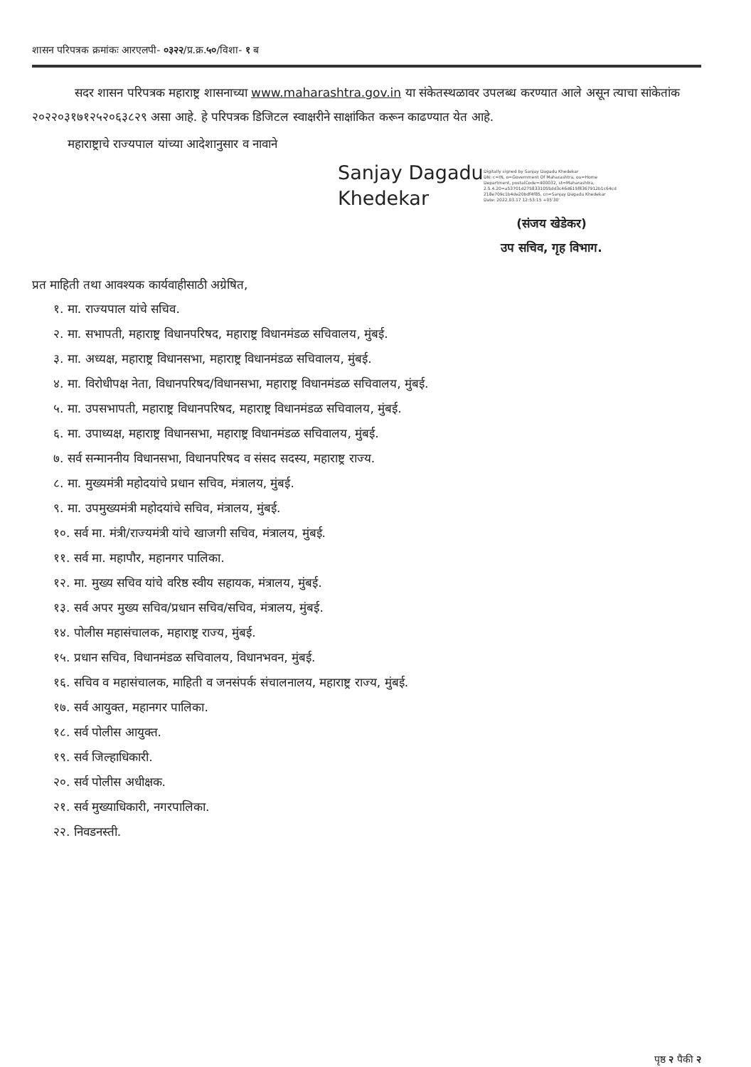शासन परिपत्रक क्रमांकः आरएलपी- ०३२२/प्र.क्र.५०/विशा- १ ब
सदर शासन परिपत्रक महाराष्ट्र शासनाच्या www.maharashtra.gov.in या संकेतस्थळावर उपलब्ध करण्यात आले असून त्याचा सांकेतांक २०२२०३१७१२५२०६३८२९ असा आहे. हे परिपत्रक डिजिटल स्वाक्षरीने साक्षांकित करून काढण्यात येत आहे.
महाराष्ट्राचे राज्यपाल यांच्या आदेशानुसार व नावाने
Sanjay Dagadu Khedekar
Digitally signed by Sanjay Dagadu Khedekar
DN: c=IN, o=Government Of Maharashtra, ou=Home
Department, postalCode=400032, st=Maharashtra,
2.5.4.20=a53701d2758331055dd3c46d615f8367912b1c64cd
218e709c1b4de20bdf4f85, cn=Sanjay Dagadu Khedekar
Date: 2022.03.17 12:53:15 +05'30'
(संजय खेडेकर)
उप सचिव, गृह विभाग.
प्रत माहिती तथा आवश्यक कार्यवाहीसाठी अग्रेषित,
१. मा. राज्यपाल यांचे सचिव.
२. मा. सभापती, महाराष्ट्र विधानपरिषद, महाराष्ट्र विधानमंडळ सचिवालय, मुंबई.
३. मा. अध्यक्ष, महाराष्ट्र विधानसभा, महाराष्ट्र विधानमंडळ सचिवालय, मुंबई.
४. मा. विरोधीपक्ष नेता, विधानपरिषद/विधानसभा, महाराष्ट्र विधानमंडळ सचिवालय, मुंबई.
५. मा. उपसभापती, महाराष्ट्र विधानपरिषद, महाराष्ट्र विधानमंडळ सचिवालय, मुंबई.
६. मा. उपाध्यक्ष, महाराष्ट्र विधानसभा, महाराष्ट्र विधानमंडळ सचिवालय, मुंबई.
७. सर्व सन्माननीय विधानसभा, विधानपरिषद व संसद सदस्य, महाराष्ट्र राज्य.
८. मा. मुख्यमंत्री महोदयांचे प्रधान सचिव, मंत्रालय, मुंबई.
९. मा. उपमुख्यमंत्री महोदयांचे सचिव, मंत्रालय, मुंबई.
१०. सर्व मा. मंत्री/राज्यमंत्री यांचे खाजगी सचिव, मंत्रालय, मुंबई.
११. सर्व मा. महापौर, महानगर पालिका.
१२. मा. मुख्य सचिव यांचे वरिष्ठ स्वीय सहायक, मंत्रालय, मुंबई.
१३. सर्व अपर मुख्य सचिव/प्रधान सचिव/सचिव, मंत्रालय, मुंबई.
१४. पोलीस महासंचालक, महाराष्ट्र राज्य, मुंबई.
१५. प्रधान सचिव, विधानमंडळ सचिवालय, विधानभवन, मुंबई.
१६. सचिव व महासंचालक, माहिती व जनसंपर्क संचालनालय, महाराष्ट्र राज्य, मुंबई.
१७. सर्व आयुक्त, महानगर पालिका.
१८. सर्व पोलीस आयुक्त.
१९. सर्व जिल्हाधिकारी.
२०. सर्व पोलीस अधीक्षक.
२१. सर्व मुख्याधिकारी, नगरपालिका.
२२. निवडनस्ती.
पृष्ठ २ पैकी २